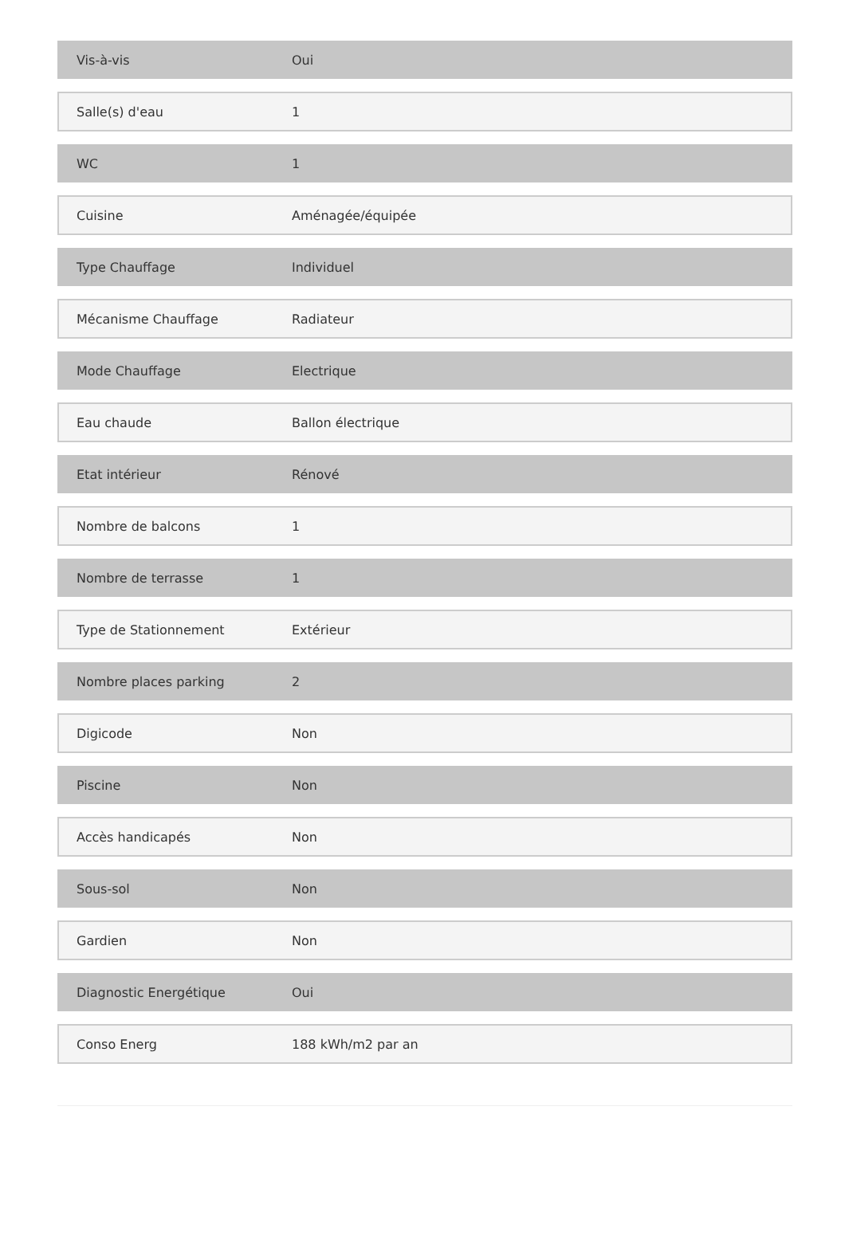| Vis-à-vis | Oui |
| Salle(s) d'eau | 1 |
| WC | 1 |
| Cuisine | Aménagée/équipée |
| Type Chauffage | Individuel |
| Mécanisme Chauffage | Radiateur |
| Mode Chauffage | Electrique |
| Eau chaude | Ballon électrique |
| Etat intérieur | Rénové |
| Nombre de balcons | 1 |
| Nombre de terrasse | 1 |
| Type de Stationnement | Extérieur |
| Nombre places parking | 2 |
| Digicode | Non |
| Piscine | Non |
| Accès handicapés | Non |
| Sous-sol | Non |
| Gardien | Non |
| Diagnostic Energétique | Oui |
| Conso Energ | 188 kWh/m2 par an |